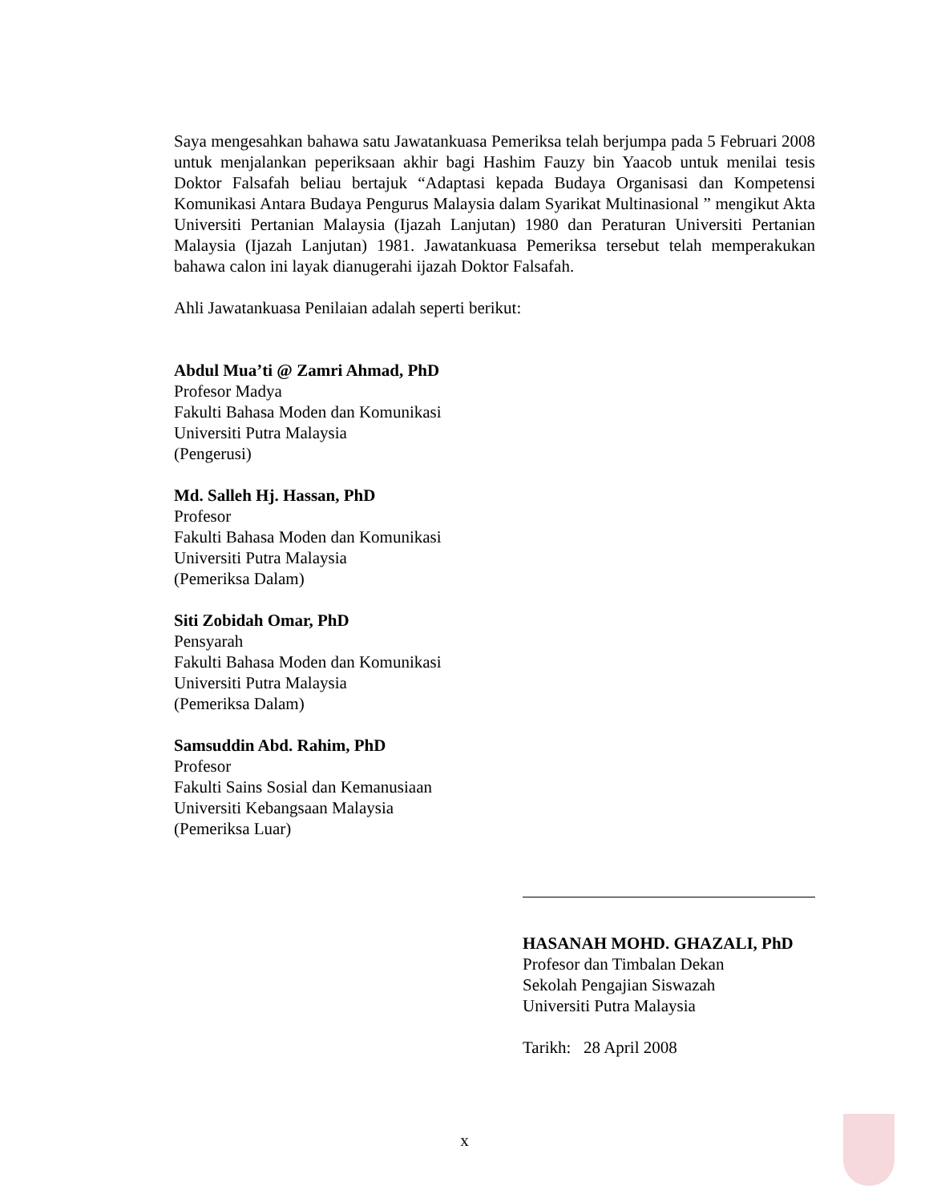Saya mengesahkan bahawa satu Jawatankuasa Pemeriksa telah berjumpa pada 5 Februari 2008 untuk menjalankan peperiksaan akhir bagi Hashim Fauzy bin Yaacob untuk menilai tesis Doktor Falsafah beliau bertajuk “Adaptasi kepada Budaya Organisasi dan Kompetensi Komunikasi Antara Budaya Pengurus Malaysia dalam Syarikat Multinasional ” mengikut Akta Universiti Pertanian Malaysia (Ijazah Lanjutan) 1980 dan Peraturan Universiti Pertanian Malaysia (Ijazah Lanjutan) 1981. Jawatankuasa Pemeriksa tersebut telah memperakukan bahawa calon ini layak dianugerahi ijazah Doktor Falsafah.
Ahli Jawatankuasa Penilaian adalah seperti berikut:
Abdul Mua’ti @ Zamri Ahmad, PhD
Profesor Madya
Fakulti Bahasa Moden dan Komunikasi
Universiti Putra Malaysia
(Pengerusi)
Md. Salleh Hj. Hassan, PhD
Profesor
Fakulti Bahasa Moden dan Komunikasi
Universiti Putra Malaysia
(Pemeriksa Dalam)
Siti Zobidah Omar, PhD
Pensyarah
Fakulti Bahasa Moden dan Komunikasi
Universiti Putra Malaysia
(Pemeriksa Dalam)
Samsuddin Abd. Rahim, PhD
Profesor
Fakulti Sains Sosial dan Kemanusiaan
Universiti Kebangsaan Malaysia
(Pemeriksa Luar)
HASANAH MOHD. GHAZALI, PhD
Profesor dan Timbalan Dekan
Sekolah Pengajian Siswazah
Universiti Putra Malaysia
Tarikh: 28 April 2008
x